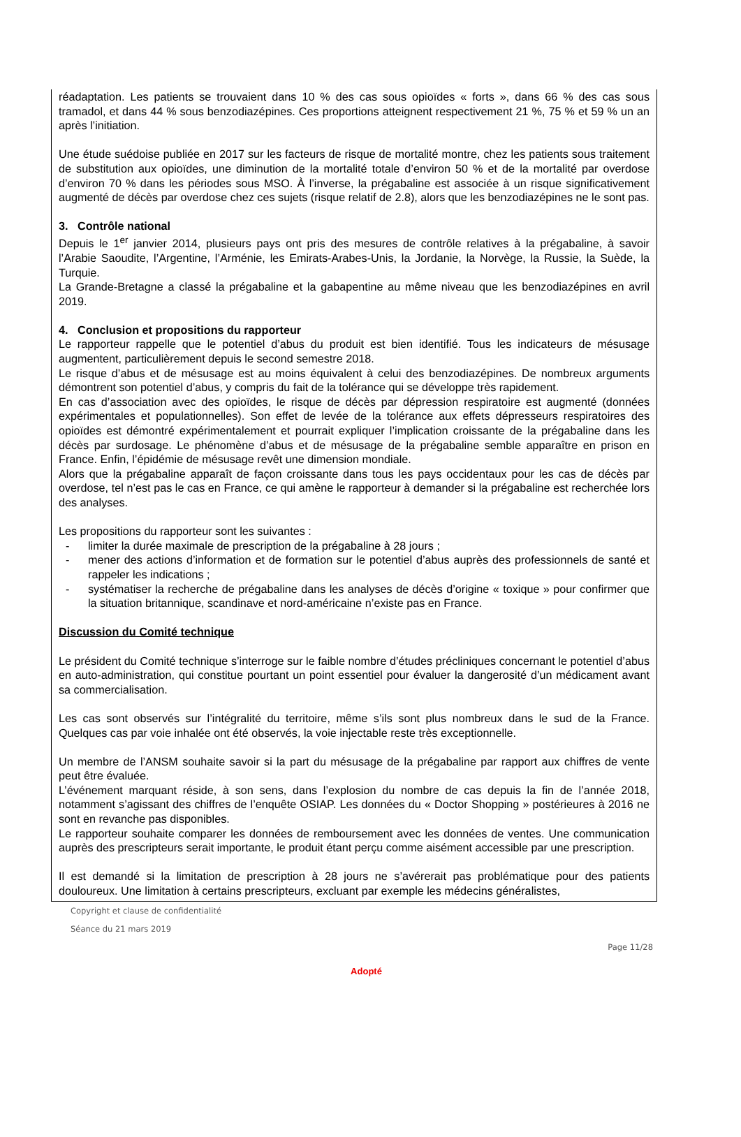réadaptation. Les patients se trouvaient dans 10 % des cas sous opioïdes « forts », dans 66 % des cas sous tramadol, et dans 44 % sous benzodiazépines. Ces proportions atteignent respectivement 21 %, 75 % et 59 % un an après l’initiation.
Une étude suédoise publiée en 2017 sur les facteurs de risque de mortalité montre, chez les patients sous traitement de substitution aux opioïdes, une diminution de la mortalité totale d’environ 50 % et de la mortalité par overdose d’environ 70 % dans les périodes sous MSO. À l’inverse, la prégabaline est associée à un risque significativement augmenté de décès par overdose chez ces sujets (risque relatif de 2.8), alors que les benzodiazépines ne le sont pas.
3. Contrôle national
Depuis le 1<sup>er</sup> janvier 2014, plusieurs pays ont pris des mesures de contrôle relatives à la prégabaline, à savoir l’Arabie Saoudite, l’Argentine, l’Arménie, les Emirats-Arabes-Unis, la Jordanie, la Norvège, la Russie, la Suède, la Turquie.
La Grande-Bretagne a classé la prégabaline et la gabapentine au même niveau que les benzodiazépines en avril 2019.
4. Conclusion et propositions du rapporteur
Le rapporteur rappelle que le potentiel d’abus du produit est bien identifié. Tous les indicateurs de mésusage augmentent, particulièrement depuis le second semestre 2018.
Le risque d’abus et de mésusage est au moins équivalent à celui des benzodiazépines. De nombreux arguments démontrent son potentiel d’abus, y compris du fait de la tolérance qui se développe très rapidement.
En cas d’association avec des opioïdes, le risque de décès par dépression respiratoire est augmenté (données expérimentales et populationnelles). Son effet de levée de la tolérance aux effets dépresseurs respiratoires des opioïdes est démontré expérimentalement et pourrait expliquer l’implication croissante de la prégabaline dans les décès par surdosage. Le phénomène d’abus et de mésusage de la prégabaline semble apparaître en prison en France. Enfin, l’épidémie de mésusage revêt une dimension mondiale.
Alors que la prégabaline apparaît de façon croissante dans tous les pays occidentaux pour les cas de décès par overdose, tel n’est pas le cas en France, ce qui amène le rapporteur à demander si la prégabaline est recherchée lors des analyses.
Les propositions du rapporteur sont les suivantes :
- limiter la durée maximale de prescription de la prégabaline à 28 jours ;
- mener des actions d’information et de formation sur le potentiel d’abus auprès des professionnels de santé et rappeler les indications ;
- systématiser la recherche de prégabaline dans les analyses de décès d’origine « toxique » pour confirmer que la situation britannique, scandinave et nord-américaine n’existe pas en France.
Discussion du Comité technique
Le président du Comité technique s’interroge sur le faible nombre d’études précliniques concernant le potentiel d’abus en auto-administration, qui constitue pourtant un point essentiel pour évaluer la dangerosité d’un médicament avant sa commercialisation.
Les cas sont observés sur l’intégralité du territoire, même s’ils sont plus nombreux dans le sud de la France. Quelques cas par voie inhalée ont été observés, la voie injectable reste très exceptionnelle.
Un membre de l’ANSM souhaite savoir si la part du mésusage de la prégabaline par rapport aux chiffres de vente peut être évaluée.
L’événement marquant réside, à son sens, dans l’explosion du nombre de cas depuis la fin de l’année 2018, notamment s’agissant des chiffres de l’enquête OSIAP. Les données du « Doctor Shopping » postérieures à 2016 ne sont en revanche pas disponibles.
Le rapporteur souhaite comparer les données de remboursement avec les données de ventes. Une communication auprès des prescripteurs serait importante, le produit étant perçu comme aisément accessible par une prescription.
Il est demandé si la limitation de prescription à 28 jours ne s’avérerait pas problématique pour des patients douloureux. Une limitation à certains prescripteurs, excluant par exemple les médecins généralistes,
Copyright et clause de confidentialité
Séance du 21 mars 2019
Page 11/28
Adopté